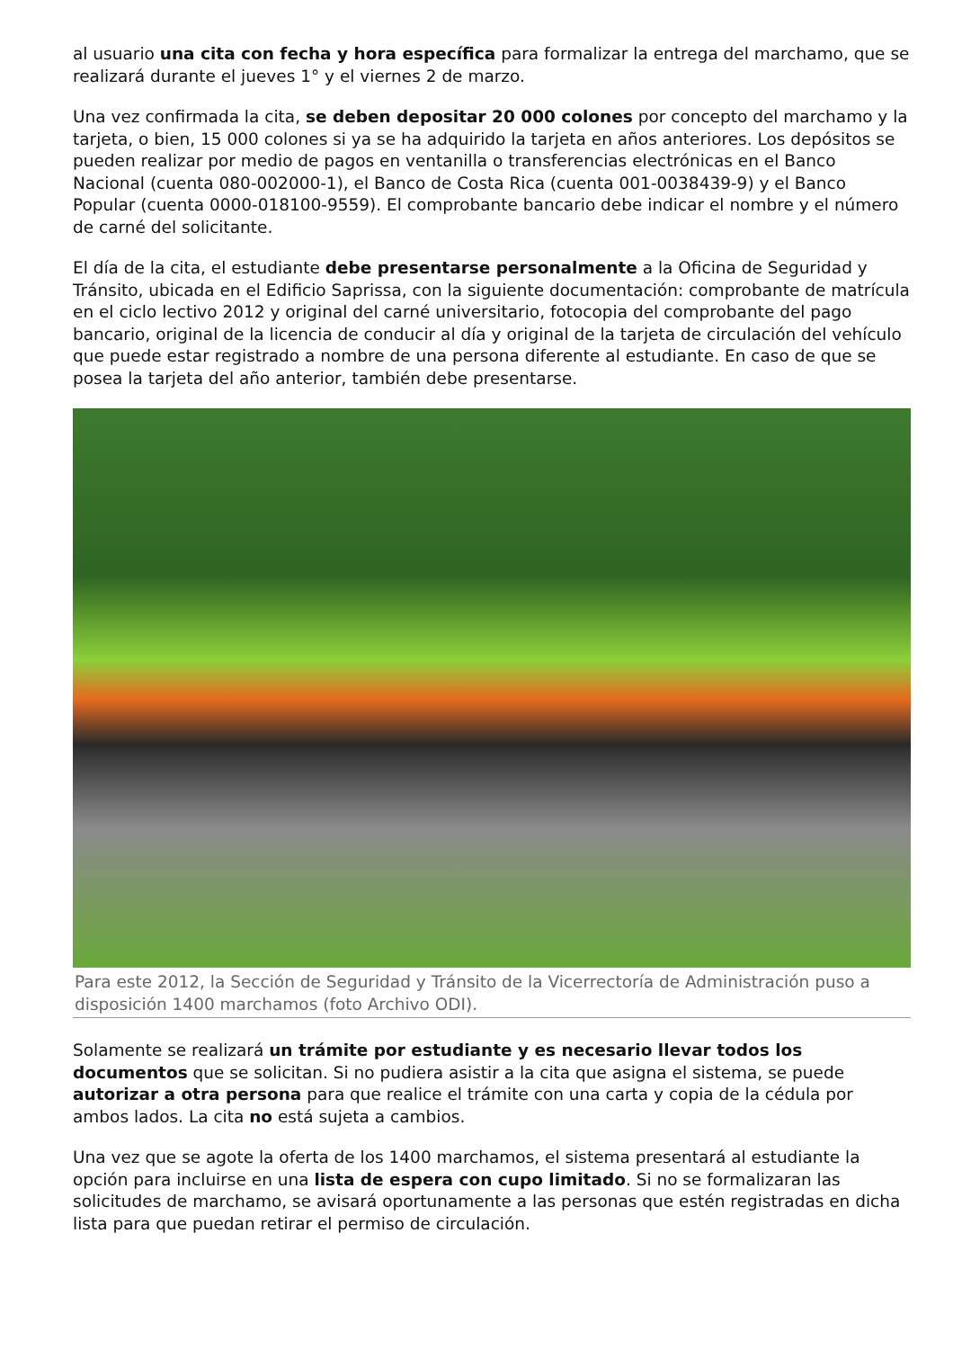al usuario una cita con fecha y hora específica para formalizar la entrega del marchamo, que se realizará durante el jueves 1° y el viernes 2 de marzo.
Una vez confirmada la cita, se deben depositar 20 000 colones por concepto del marchamo y la tarjeta, o bien, 15 000 colones si ya se ha adquirido la tarjeta en años anteriores. Los depósitos se pueden realizar por medio de pagos en ventanilla o transferencias electrónicas en el Banco Nacional (cuenta 080-002000-1), el Banco de Costa Rica (cuenta 001-0038439-9) y el Banco Popular (cuenta 0000-018100-9559). El comprobante bancario debe indicar el nombre y el número de carné del solicitante.
El día de la cita, el estudiante debe presentarse personalmente a la Oficina de Seguridad y Tránsito, ubicada en el Edificio Saprissa, con la siguiente documentación: comprobante de matrícula en el ciclo lectivo 2012 y original del carné universitario, fotocopia del comprobante del pago bancario, original de la licencia de conducir al día y original de la tarjeta de circulación del vehículo que puede estar registrado a nombre de una persona diferente al estudiante. En caso de que se posea la tarjeta del año anterior, también debe presentarse.
Para este 2012, la Sección de Seguridad y Tránsito de la Vicerrectoría de Administración puso a disposición 1400 marchamos (foto Archivo ODI).
Solamente se realizará un trámite por estudiante y es necesario llevar todos los documentos que se solicitan. Si no pudiera asistir a la cita que asigna el sistema, se puede autorizar a otra persona para que realice el trámite con una carta y copia de la cédula por ambos lados. La cita no está sujeta a cambios.
Una vez que se agote la oferta de los 1400 marchamos, el sistema presentará al estudiante la opción para incluirse en una lista de espera con cupo limitado. Si no se formalizaran las solicitudes de marchamo, se avisará oportunamente a las personas que estén registradas en dicha lista para que puedan retirar el permiso de circulación.